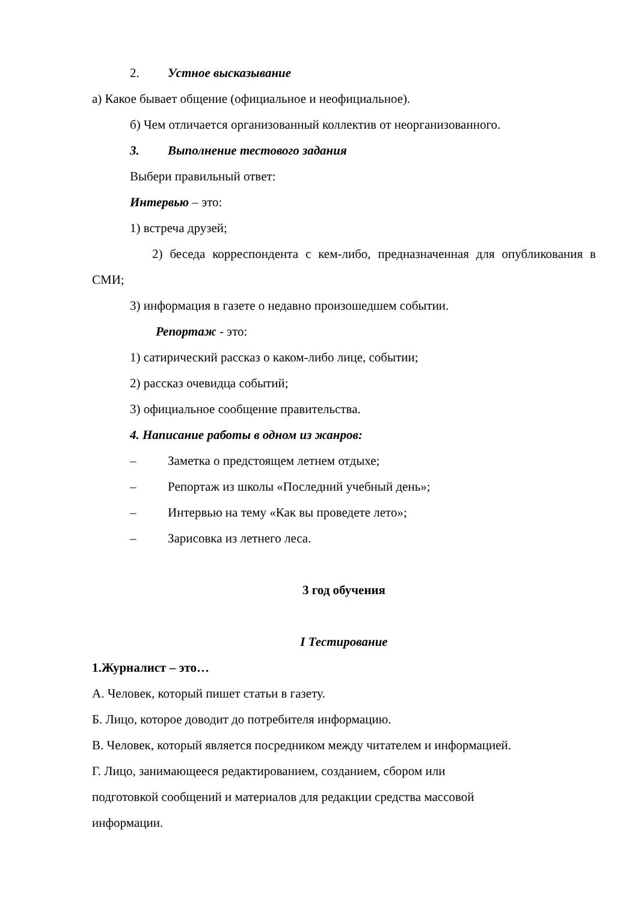2. Устное высказывание
а) Какое бывает общение (официальное и неофициальное).
б) Чем отличается организованный коллектив от неорганизованного.
3. Выполнение тестового задания
Выбери правильный ответ:
Интервью – это:
1) встреча друзей;
2) беседа корреспондента с кем-либо, предназначенная для опубликования в СМИ;
3) информация в газете о недавно произошедшем событии.
Репортаж - это:
1) сатирический рассказ о каком-либо лице, событии;
2) рассказ очевидца событий;
3) официальное сообщение правительства.
4. Написание работы в одном из жанров:
– Заметка о предстоящем летнем отдыхе;
– Репортаж из школы «Последний учебный день»;
– Интервью на тему «Как вы проведете лето»;
– Зарисовка из летнего леса.
3 год обучения
I Тестирование
1.Журналист – это…
А. Человек, который пишет статьи в газету.
Б. Лицо, которое доводит до потребителя информацию.
В. Человек, который является посредником между читателем и информацией.
Г. Лицо, занимающееся редактированием, созданием, сбором или
подготовкой сообщений и материалов для редакции средства массовой
информации.